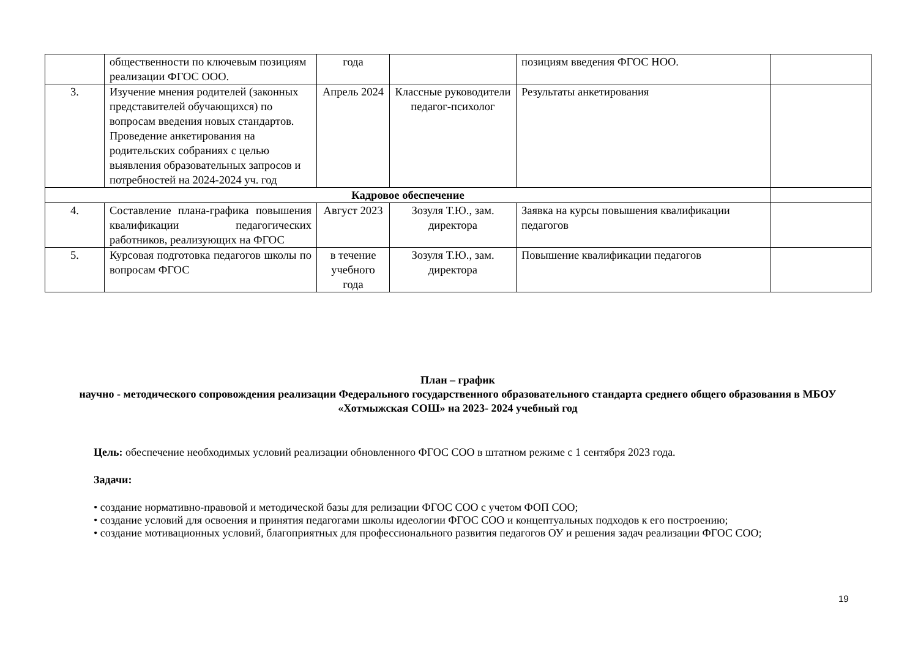| | общественности по ключевым позициям реализации ФГОС ООО. | года | | позициям введения ФГОС НОО. | |
| 3. | Изучение мнения родителей (законных представителей обучающихся) по вопросам введения новых стандартов. Проведение анкетирования на родительских собраниях с целью выявления образовательных запросов и потребностей на 2024-2024 уч. год | Апрель 2024 | Классные руководители педагог-психолог | Результаты анкетирования | |
| Кадровое обеспечение | | | | | |
| 4. | Составление плана-графика повышения квалификации педагогических работников, реализующих на ФГОС | Август 2023 | Зозуля Т.Ю., зам. директора | Заявка на курсы повышения квалификации педагогов | |
| 5. | Курсовая подготовка педагогов школы по вопросам ФГОС | в течение учебного года | Зозуля Т.Ю., зам. директора | Повышение квалификации педагогов | |
План – график
научно - методического сопровождения реализации Федерального государственного образовательного стандарта среднего общего образования в МБОУ «Хотмыжская СОШ» на 2023- 2024 учебный год
Цель: обеспечение необходимых условий реализации обновленного ФГОС СОО в штатном режиме с 1 сентября 2023 года.
Задачи:
• создание нормативно-правовой и методической базы для релизации ФГОС СОО с учетом ФОП СОО;
• создание условий для освоения и принятия педагогами школы идеологии ФГОС СОО и концептуальных подходов к его построению;
• создание мотивационных условий, благоприятных для профессионального развития педагогов ОУ и решения задач реализации ФГОС СОО;
19